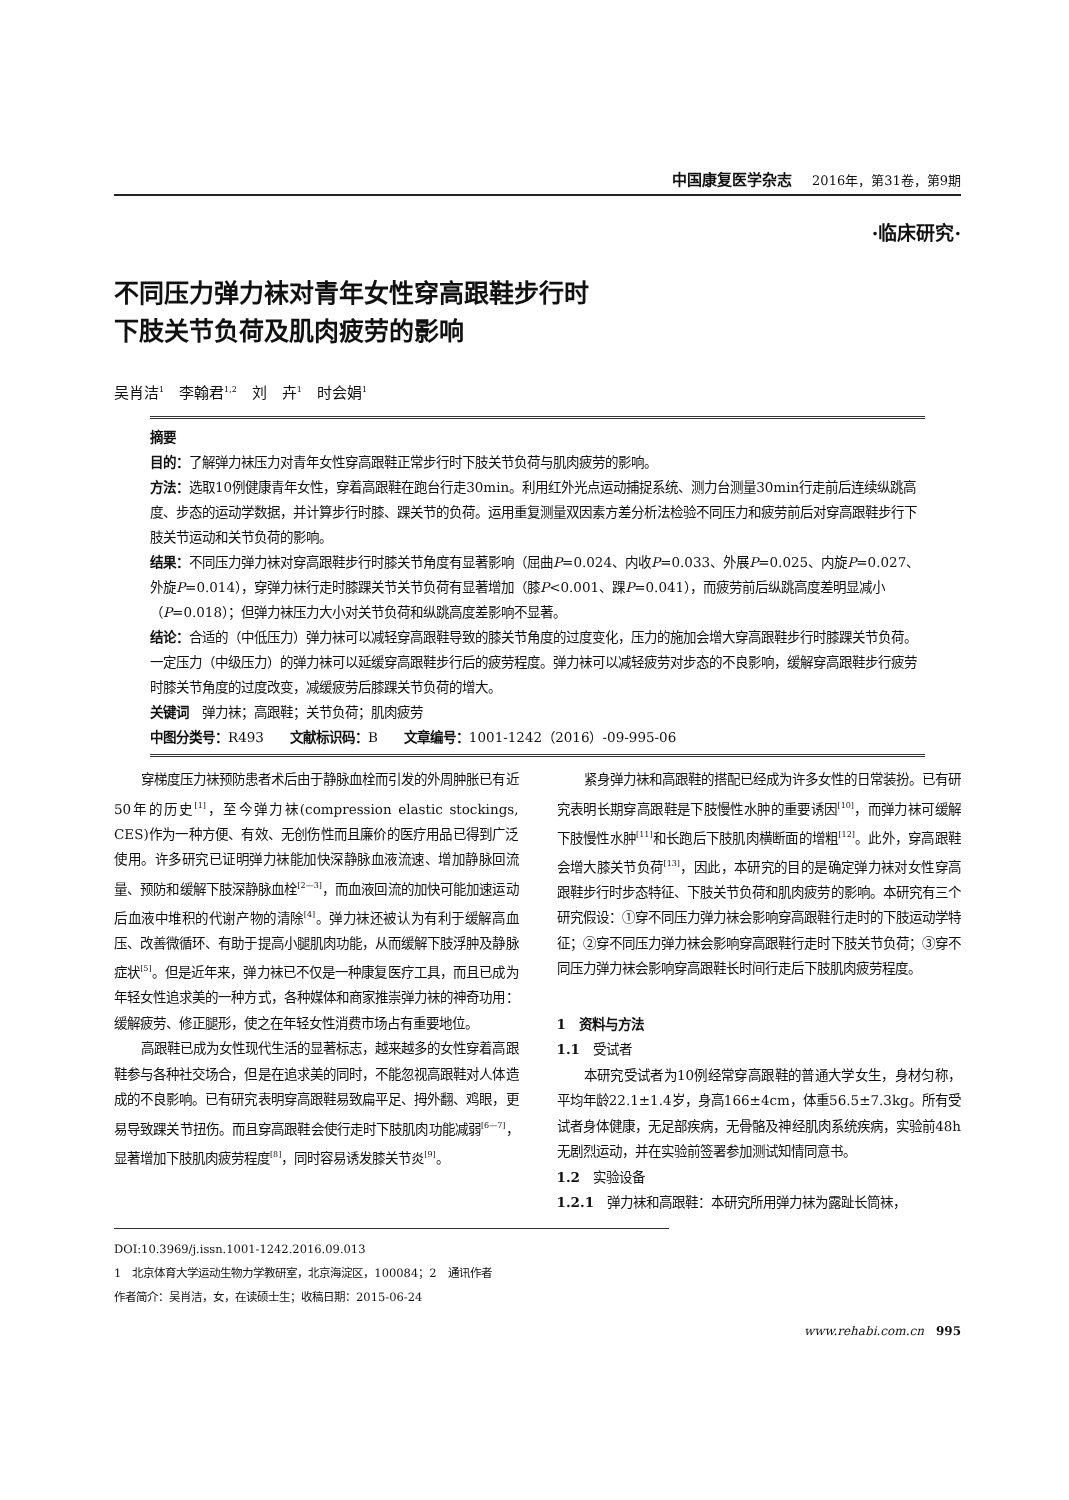中国康复医学杂志 2016年，第31卷，第9期
·临床研究·
不同压力弹力袜对青年女性穿高跟鞋步行时
下肢关节负荷及肌肉疲劳的影响
吴肖洁<sup>1</sup>　李翰君<sup>1,2</sup>　刘　卉<sup>1</sup>　时会娟<sup>1</sup>
摘要
目的：了解弹力袜压力对青年女性穿高跟鞋正常步行时下肢关节负荷与肌肉疲劳的影响。
方法：选取10例健康青年女性，穿着高跟鞋在跑台行走30min。利用红外光点运动捕捉系统、测力台测量30min行走前后连续纵跳高度、步态的运动学数据，并计算步行时膝、踝关节的负荷。运用重复测量双因素方差分析法检验不同压力和疲劳前后对穿高跟鞋步行下肢关节运动和关节负荷的影响。
结果：不同压力弹力袜对穿高跟鞋步行时膝关节角度有显著影响（屈曲P=0.024、内收P=0.033、外展P=0.025、内旋P=0.027、外旋P=0.014），穿弹力袜行走时膝踝关节关节负荷有显著增加（膝P<0.001、踝P=0.041），而疲劳前后纵跳高度差明显减小（P=0.018）；但弹力袜压力大小对关节负荷和纵跳高度差影响不显著。
结论：合适的（中低压力）弹力袜可以减轻穿高跟鞋导致的膝关节角度的过度变化，压力的施加会增大穿高跟鞋步行时膝踝关节负荷。一定压力（中级压力）的弹力袜可以延缓穿高跟鞋步行后的疲劳程度。弹力袜可以减轻疲劳对步态的不良影响，缓解穿高跟鞋步行疲劳时膝关节角度的过度改变，减缓疲劳后膝踝关节负荷的增大。
关键词　弹力袜；高跟鞋；关节负荷；肌肉疲劳
中图分类号：R493　　文献标识码：B　　文章编号：1001-1242（2016）-09-995-06
穿梯度压力袜预防患者术后由于静脉血栓而引发的外周肿胀已有近50年的历史<sup>[1]</sup>，至今弹力袜(compression elastic stockings, CES)作为一种方便、有效、无创伤性而且廉价的医疗用品已得到广泛使用。许多研究已证明弹力袜能加快深静脉血液流速、增加静脉回流量、预防和缓解下肢深静脉血栓<sup>[2—3]</sup>，而血液回流的加快可能加速运动后血液中堆积的代谢产物的清除<sup>[4]</sup>。弹力袜还被认为有利于缓解高血压、改善微循环、有助于提高小腿肌肉功能，从而缓解下肢浮肿及静脉症状<sup>[5]</sup>。但是近年来，弹力袜已不仅是一种康复医疗工具，而且已成为年轻女性追求美的一种方式，各种媒体和商家推崇弹力袜的神奇功用：缓解疲劳、修正腿形，使之在年轻女性消费市场占有重要地位。
高跟鞋已成为女性现代生活的显著标志，越来越多的女性穿着高跟鞋参与各种社交场合，但是在追求美的同时，不能忽视高跟鞋对人体造成的不良影响。已有研究表明穿高跟鞋易致扁平足、拇外翻、鸡眼，更易导致踝关节扭伤。而且穿高跟鞋会使行走时下肢肌肉功能减弱<sup>[6—7]</sup>，显著增加下肢肌肉疲劳程度<sup>[8]</sup>，同时容易诱发膝关节炎<sup>[9]</sup>。
紧身弹力袜和高跟鞋的搭配已经成为许多女性的日常装扮。已有研究表明长期穿高跟鞋是下肢慢性水肿的重要诱因<sup>[10]</sup>，而弹力袜可缓解下肢慢性水肿<sup>[11]</sup>和长跑后下肢肌肉横断面的增粗<sup>[12]</sup>。此外，穿高跟鞋会增大膝关节负荷<sup>[13]</sup>，因此，本研究的目的是确定弹力袜对女性穿高跟鞋步行时步态特征、下肢关节负荷和肌肉疲劳的影响。本研究有三个研究假设：①穿不同压力弹力袜会影响穿高跟鞋行走时的下肢运动学特征；②穿不同压力弹力袜会影响穿高跟鞋行走时下肢关节负荷；③穿不同压力弹力袜会影响穿高跟鞋长时间行走后下肢肌肉疲劳程度。
1　资料与方法
1.1　受试者
本研究受试者为10例经常穿高跟鞋的普通大学女生，身材匀称，平均年龄22.1±1.4岁，身高166±4cm，体重56.5±7.3kg。所有受试者身体健康，无足部疾病，无骨骼及神经肌肉系统疾病，实验前48h无剧烈运动，并在实验前签署参加测试知情同意书。
1.2　实验设备
1.2.1　弹力袜和高跟鞋：本研究所用弹力袜为露趾长筒袜，
DOI:10.3969/j.issn.1001-1242.2016.09.013
1　北京体育大学运动生物力学教研室，北京海淀区，100084；2　通讯作者
作者简介：吴肖洁，女，在读硕士生；收稿日期：2015-06-24
www.rehabi.com.cn　995